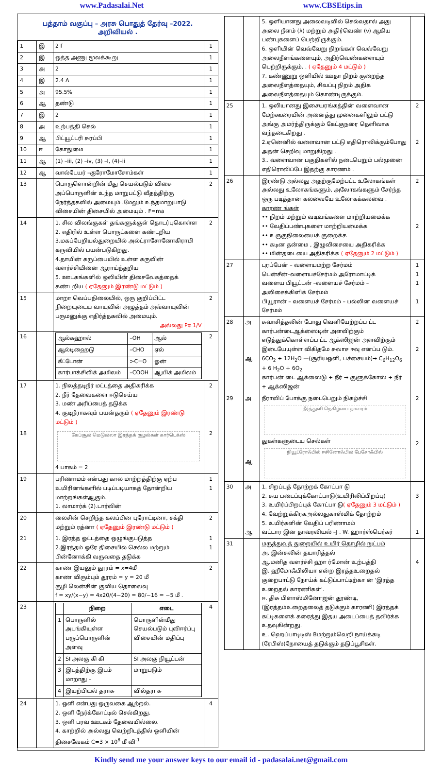www.Padasalai.Net www.CBSEtips.in
பத்தாம் வகுப்பு – அரசு பொதுத் தேர்வு –2022.
அறிவியல் .
| 1 | இ | 2 f | 1 |
| 2 | இ | ஒத்த அணு மூலக்கூறு | 1 |
| 3 | அ | 2 | 1 |
| 4 | இ | 2.4 A | 1 |
| 5 | அ | 95.5% | 1 |
| 6 | ஆ | தண்டு | 1 |
| 7 | இ | 2 | 1 |
| 8 | அ | உற்பத்தி செல் | 1 |
| 9 | ஆ | பிட்யூட்டரி சுரப்பி | 1 |
| 10 | ஈ | கோதுமை | 1 |
| 11 | ஆ | (1) –iii, (2) –iv, (3) –I, (4)–ii | 1 |
| 12 | ஆ | வால்டேயர் –குரோமோசோம்கள் | 1 |
| 13 | | பொருளொன்றின் மீது செயல்படும் விசை அப்பொருளின் உந்த மாறுபட்டு வீதத்திற்கு நேர்த்தகவில் அமையும் .மேலும் உந்தமாறுபாடு விசையின் திசையில் அமையும் . F=ma | 2 |
| 14 | | 1. சில விலங்குகள் தங்களுக்குள் தொடர்புகொள்ள 2. எதிரில் உள்ள பொருட்களை கண்டறிய 3.மகப்பேறியல்துறையில் அல்ட்ராசோனோகிராபி கருவியில் பயன்படுகிறது. 4.தாயின் கருப்பையில் உள்ள கருவின் வளர்ச்சியினை ஆராய்ந்தறிய 5. ஊடகங்களில் ஒலியின் திசைவேகத்தைக் கண்டறிய ( ஏதேனும் இரண்டு மட்டும் ) | 2 |
| 15 | | மாறா வெப்பநிலையில், ஒரு குறிப்பிட்ட நிறையுடைய வாயுவின் அழுத்தம் அவ்வாயுவின் பருமனுக்கு எதிர்த்தகவில் அமையும். அல்லது Pα 1/V | 2 |
| 16 | | / ஆல்கஹால் / –OH / ஆல் / / ஆல்டிஹைடு / –CHO / ஏல் / / கீட்டோன் / >C=O / ஓன் / / கார்பாக்சிலிக் அமிலம் / –COOH / ஆயிக் அமிலம் / | 2 |
| 17 | | 1. நிலத்தடிநீர் மட்டத்தை அதிகரிக்க 2. நீர் தேவைகளை ஈடுசெய்ய 3. மண் அரிப்பைத் தடுக்க 4. குடிநீராகவும் பயன்தரும் ( ஏதேனும் இரண்டு மட்டும் ) | 2 |
| 18 | | கேப்சூல் மெடுல்லா இரத்தக் குழல்கள் கார்டெக்ஸ் 4 பாகம் = 2 | 2 |
| 19 | | பரிணாமம் என்பது கால மாற்றத்திற்கு ஏற்ப உயிரினங்களில் படிப்படியாகத் தோன்றிய மாற்றங்கள்ஆகும். 1. லாமார்க் (2).டார்வின் | 1 1 |
| 20 | | லைசின் செறிந்த கலப்பின புரோட்டினா, சக்தி மற்றும் ரத்னா ( ஏதேனும் இரண்டு மட்டும் ) | 2 |
| 21 | | 1. இரத்த ஓட்டத்தை ஒழுங்குபடுத்த 2.இரத்தம் ஒரே திசையில் செல்ல மற்றும் பின்னோக்கி வருவதை தடுக்க | 1 1 |
| 22 | | காண இயலும் தூரம் = x=4மீ காண விரும்பும் தூரம் = y = 20 மீ குழி லென்சின் குவிய தொலைவு f = xy/(x−y) = 4x20/(4−20) = 80/−16 = −5 மீ . | 2 |
| 23 | | / / நிறை / எடை / / --- / --- / --- / / 1 / பொருளில் அடங்கியுள்ள பருப்பொருளின் அளவு / பொருளின்மீது செயல்படும் புவிஈர்ப்பு விசையின் மதிப்பு / / 2 / SI அலகு கி கி / SI அலகு நியூட்டன் / / 3 / இடத்திற்கு இடம் மாறாது – / மாறுபடும் / / 4 / இயற்பியல் தராசு / வில்தராசு / | 4 |
| 24 | | 1. ஒளி என்பது ஒருவகை ஆற்றல். 2. ஒளி நேர்க்கோட்டில் செல்கிறது. 3. ஒளி பரவ ஊடகம் தேவையில்லை. 4. காற்றில் அல்லது வெற்றிடத்தில் ஒளியின் திசைவேகம் C=3 × 10<sup>8</sup> மீ வி<sup>-1</sup> | 4 |
| | | 5. ஒளியானது அலைவடிவில் செல்வதால் அது அலை நீளம் (λ) மற்றும் அதிர்வெண் (ν) ஆகிய பண்புகளைப் பெற்றிருக்கும். 6. ஒளியின் வெவ்வேறு நிறங்கள் வெவ்வேறு அலைநீளங்களையும், அதிர்வெண்களையும் பெற்றிருக்கும். . ( ஏதேனும் 4 மட்டும் ) 7. கண்ணுறு ஒளியில் ஊதா நிறம் குறைந்த அலைநீளத்தையும், சிவப்பு நிறம் அதிக அலைநீளத்தையும் கொண்டிருக்கும். | |
| 25 | | 1. ஒலியானது இசையரங்கத்தின் வளைவான மேற்கூரையின் அனைத்து முனைகளிலும் பட்டு அங்கு அமர்ந்திருக்கும் கேட்குநரை தெளிவாக வந்தடைகிறது . 2.ஏனெனில் வளைவான பட்டு எதிரொலிக்கும்போது அதன் செறிவு மாறுகிறது . 3.. வளைவான பகுதிகளில் நடைபெறும் பல்முனை எதிரொலிப்பே இதற்கு காரணம் . | 2 2 |
| 26 | | இரண்டு அல்லது அதற்குமேற்பட்ட உலோகங்கள் அல்லது உலோகங்களும், அலோகங்களும் சேர்ந்த ஒரு படித்தான கலவையே உலோகக்கலவை . காரண ங்கள் •• நிறம் மற்றும் வடிவங்களை மாற்றியமைக்க •• வேதிப்பண்புகளை மாற்றியமைக்க •• உருகுநிலையைக் குறைக்க •• கடின தன்மை , இழுவிசையை அதிகரிக்க •• மின்தடையை அதிகரிக்க ( ஏதேனும் 2 மட்டும் ) | 2 2 |
| 27 | | புரப்பேன் – வளையமற்ற சேர்மம் பென்சீன்–வளையச்சேர்மம் அரோமாட்டிக் வளைய பியூட்டன் –வளையச் சேர்மம் – அலிசைக்கிளிக் சேர்மம் பியூரான் – வளையச் சேர்மம் – பல்லின வளையச் சேர்மம் | 1 1 1 1 |
| 28 | அ ஆ | சுவாசித்தலின் போது வெளியேற்றப்ப ட்ட கார்பன்டைஆக்ஸைடின் அளவிற்கும் எடுத்துக்கொள்ளப்ப ட்ட ஆக்ஸிஜன் அளவிற்கும் இடையேயுள்ள விகிதமே சுவாச ஈவு எனப்ப டும். 6CO<sub>2</sub> + 12H<sub>2</sub>O —(சூரியஒளி, பச்சையம்)→ C<sub>6</sub>H<sub>12</sub>O<sub>6</sub> + 6 H<sub>2</sub>O + 6O<sub>2</sub> கார்பன் டை ஆக்ஸைடு + நீர் → குளுக்கோஸ் + நீர் + ஆக்ஸிஜன் | 2 2 |
| 29 | அ ஆ | நீராவிப் போக்கு நடைபெறும் நிகழ்ச்சி நீர்த்துளி நெகிழ்பை தாவரம் துகள்களுடைய செல்கள் நியூட்ரோஃபில் ஈசினோஃபில் பேசோஃபில் | 2 2 |
| 30 | அ ஆ | 1. சிறப்புத் தோற்றக் கோட்பா டு 2. சுய படைப்புக்கோட்பாடு(உயிரிலிப்பிறப்பு) 3. உயிர்ப்பிறப்புக் கோட்பா டு ( ஏதேனும் 3 மட்டும் ) 4. வேற்றுக்கிரகஅல்லதுகாஸ்மிக் தோற்றம் 5. உயிர்களின் வேதிப் பரிணாமம் வட்டார இன தாவரவியல் –J . W. ஹார்ஸ்பெர்கர் | 3 1 |
| 31 | | மருத்துவத் துறையில் உயிர் தொழில் நுட்பம் அ. இன்சுலின் தயாரித்தல் ஆ.மனித வளர்ச்சி ஹா ர்மோன் உற்பத்தி இ. ஹீமோஃபிலியா என்ற இரத்தஉறைதல் குறைபாட்டு நோய்க் கட்டுப்பாட்டிற்கா ன 'இரத்த உறைதல் காரணிகள்'. ஈ. திசு பிளாஸ்மினோஜன் தூண்டி, (இரத்தம்உறைதலைத் தடுக்கும் காரணி) இரத்தக் கட்டிகளைக் கரைத்து இதய அடைப்பைத் தவிர்க்க உதவுகின்றது. உ. ஹெப்பாடிடிஸ் Bமற்றும்வெறி நாய்க்கடி (ரேபிஸ்)நோயைத் தடுக்கும் தடுப்பூசிகள். | 4 |
Kindly send me your answer keys to our email id - padasalai.net@gmail.com